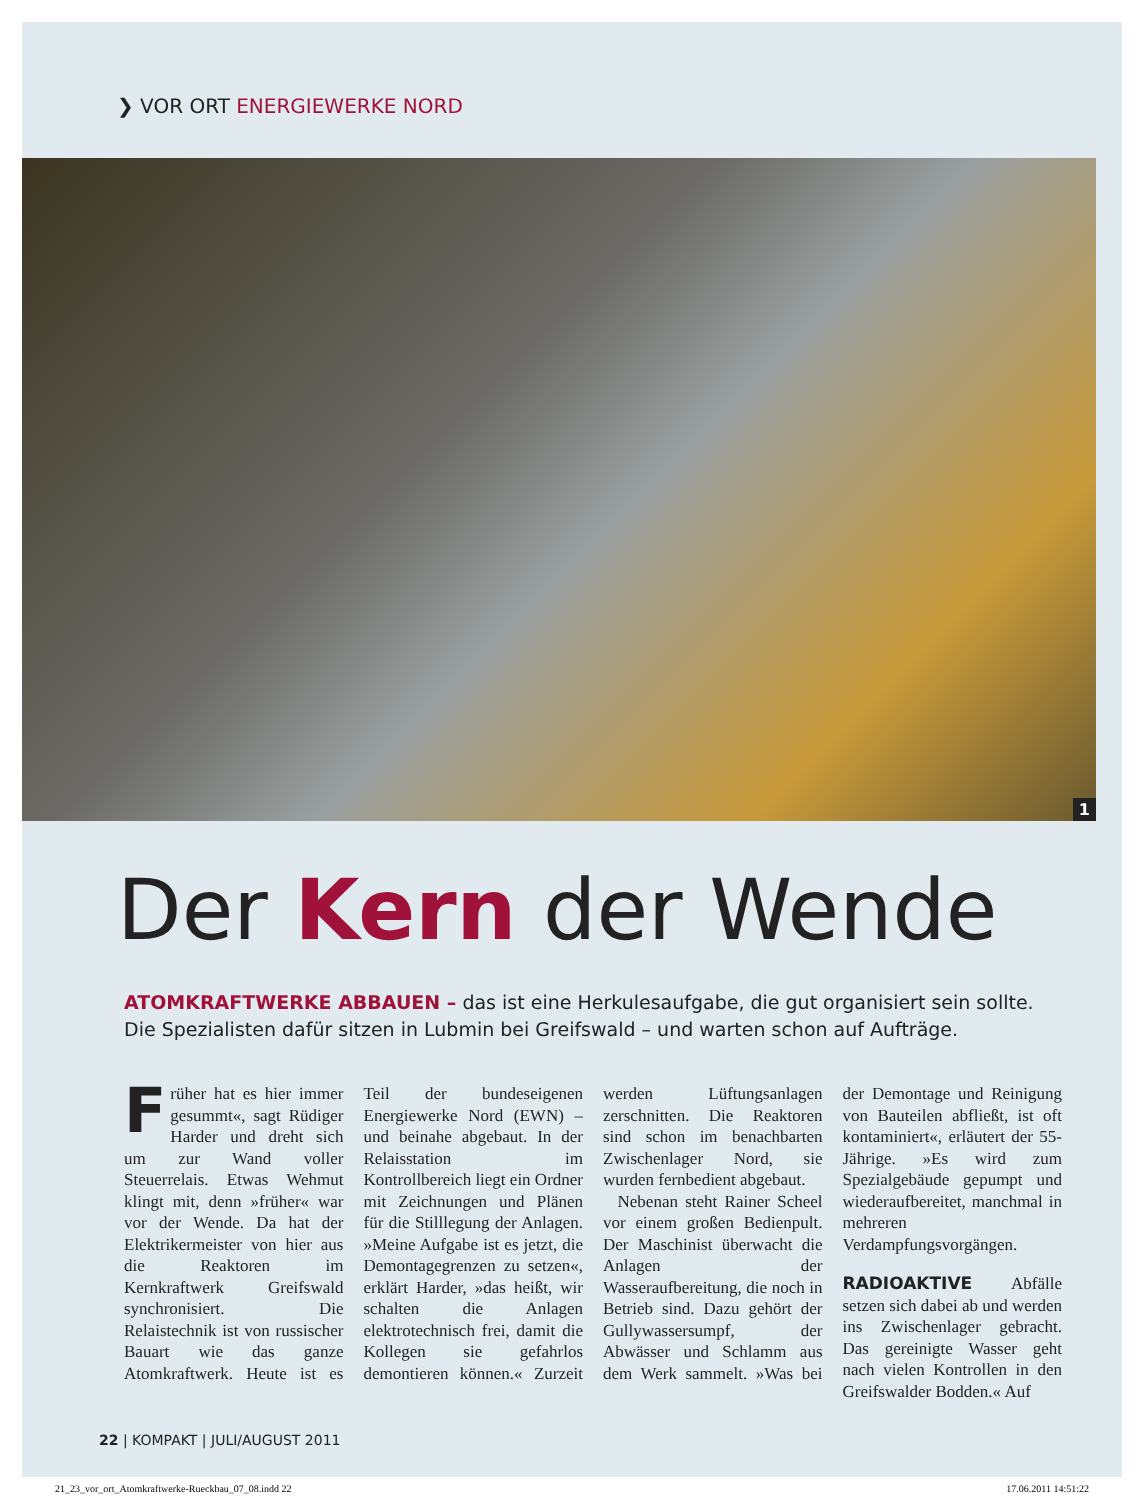❯ VOR ORT ENERGIEWERKE NORD
1
Der Kern der Wende
ATOMKRAFTWERKE ABBAUEN – das ist eine Herkulesaufgabe, die gut organisiert sein sollte. Die Spezialisten dafür sitzen in Lubmin bei Greifswald – und warten schon auf Aufträge.
Früher hat es hier immer gesummt«, sagt Rüdiger Harder und dreht sich um zur Wand voller Steuerrelais. Etwas Wehmut klingt mit, denn »früher« war vor der Wende. Da hat der Elektrikermeister von hier aus die Reaktoren im Kernkraftwerk Greifswald synchronisiert. Die Relaistechnik ist von russischer Bauart wie das ganze Atomkraftwerk. Heute ist es Teil der bundeseigenen Energiewerke Nord (EWN) – und beinahe abgebaut. In der Relaisstation im Kontrollbereich liegt ein Ordner mit Zeichnungen und Plänen für die Stilllegung der Anlagen. »Meine Aufgabe ist es jetzt, die Demontagegrenzen zu setzen«, erklärt Harder, »das heißt, wir schalten die Anlagen elektrotechnisch frei, damit die Kollegen sie gefahrlos demontieren können.« Zurzeit werden Lüftungsanlagen zerschnitten. Die Reaktoren sind schon im benachbarten Zwischenlager Nord, sie wurden fernbedient abgebaut.
Nebenan steht Rainer Scheel vor einem großen Bedienpult. Der Maschinist überwacht die Anlagen der Wasseraufbereitung, die noch in Betrieb sind. Dazu gehört der Gullywassersumpf, der Abwässer und Schlamm aus dem Werk sammelt. »Was bei der Demontage und Reinigung von Bauteilen abfließt, ist oft kontaminiert«, erläutert der 55-Jährige. »Es wird zum Spezialgebäude gepumpt und wiederaufbereitet, manchmal in mehreren Verdampfungsvorgängen.
RADIOAKTIVE Abfälle setzen sich dabei ab und werden ins Zwischenlager gebracht. Das gereinigte Wasser geht nach vielen Kontrollen in den Greifswalder Bodden.« Auf
22 | KOMPAKT | JULI/AUGUST 2011
21_23_vor_ort_Atomkraftwerke-Rueckbau_07_08.indd 22 17.06.2011 14:51:22